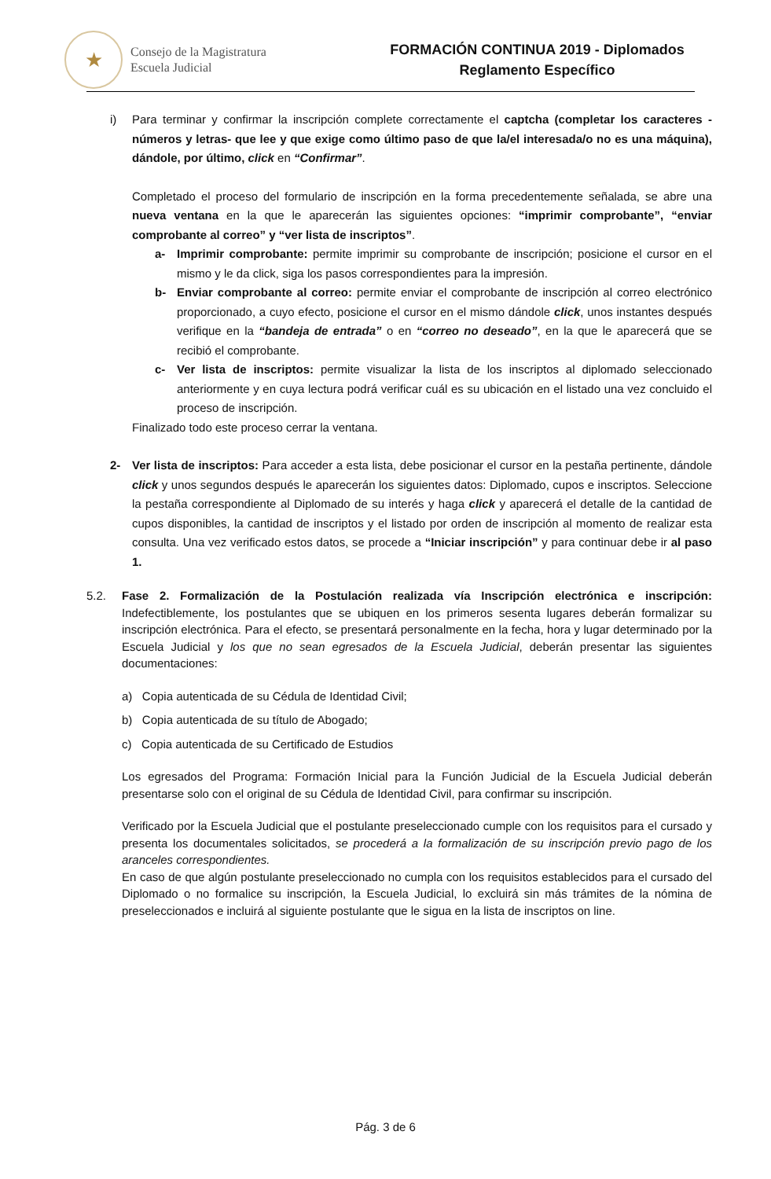★
Consejo de la Magistratura
Escuela Judicial
FORMACIÓN CONTINUA 2019 - Diplomados
Reglamento Específico
i) Para terminar y confirmar la inscripción complete correctamente el captcha (completar los caracteres - números y letras- que lee y que exige como último paso de que la/el interesada/o no es una máquina), dándole, por último, click en “Confirmar”.
Completado el proceso del formulario de inscripción en la forma precedentemente señalada, se abre una nueva ventana en la que le aparecerán las siguientes opciones: “imprimir comprobante”, “enviar comprobante al correo” y “ver lista de inscriptos”.
a- Imprimir comprobante: permite imprimir su comprobante de inscripción; posicione el cursor en el mismo y le da click, siga los pasos correspondientes para la impresión.
b- Enviar comprobante al correo: permite enviar el comprobante de inscripción al correo electrónico proporcionado, a cuyo efecto, posicione el cursor en el mismo dándole click, unos instantes después verifique en la “bandeja de entrada” o en “correo no deseado”, en la que le aparecerá que se recibió el comprobante.
c- Ver lista de inscriptos: permite visualizar la lista de los inscriptos al diplomado seleccionado anteriormente y en cuya lectura podrá verificar cuál es su ubicación en el listado una vez concluido el proceso de inscripción.
Finalizado todo este proceso cerrar la ventana.
2- Ver lista de inscriptos: Para acceder a esta lista, debe posicionar el cursor en la pestaña pertinente, dándole click y unos segundos después le aparecerán los siguientes datos: Diplomado, cupos e inscriptos. Seleccione la pestaña correspondiente al Diplomado de su interés y haga click y aparecerá el detalle de la cantidad de cupos disponibles, la cantidad de inscriptos y el listado por orden de inscripción al momento de realizar esta consulta. Una vez verificado estos datos, se procede a “Iniciar inscripción” y para continuar debe ir al paso 1.
5.2. Fase 2. Formalización de la Postulación realizada vía Inscripción electrónica e inscripción: Indefectiblemente, los postulantes que se ubiquen en los primeros sesenta lugares deberán formalizar su inscripción electrónica. Para el efecto, se presentará personalmente en la fecha, hora y lugar determinado por la Escuela Judicial y los que no sean egresados de la Escuela Judicial, deberán presentar las siguientes documentaciones:
a) Copia autenticada de su Cédula de Identidad Civil;
b) Copia autenticada de su título de Abogado;
c) Copia autenticada de su Certificado de Estudios
Los egresados del Programa: Formación Inicial para la Función Judicial de la Escuela Judicial deberán presentarse solo con el original de su Cédula de Identidad Civil, para confirmar su inscripción.
Verificado por la Escuela Judicial que el postulante preseleccionado cumple con los requisitos para el cursado y presenta los documentales solicitados, se procederá a la formalización de su inscripción previo pago de los aranceles correspondientes.
En caso de que algún postulante preseleccionado no cumpla con los requisitos establecidos para el cursado del Diplomado o no formalice su inscripción, la Escuela Judicial, lo excluirá sin más trámites de la nómina de preseleccionados e incluirá al siguiente postulante que le sigua en la lista de inscriptos on line.
Pág. 3 de 6